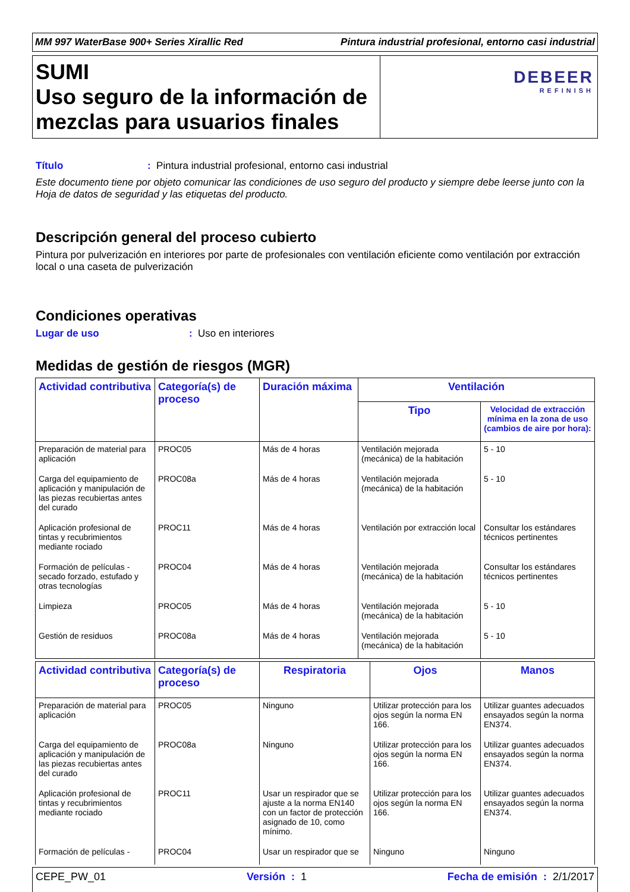MM 997 WaterBase 900+ Series Xirallic Red Pintura industrial profesional, entorno casi industrial
SUMI
Uso seguro de la información de mezclas para usuarios finales
DEBEER
REFINISH
Título : Pintura industrial profesional, entorno casi industrial
Este documento tiene por objeto comunicar las condiciones de uso seguro del producto y siempre debe leerse junto con la Hoja de datos de seguridad y las etiquetas del producto.
Descripción general del proceso cubierto
Pintura por pulverización en interiores por parte de profesionales con ventilación eficiente como ventilación por extracción local o una caseta de pulverización
Condiciones operativas
Lugar de uso : Uso en interiores
Medidas de gestión de riesgos (MGR)
| Actividad contributiva | Categoría(s) de proceso | Duración máxima | Ventilación | |
| --- | --- | --- | --- | --- |
| | | | Tipo | Velocidad de extracción mínima en la zona de uso (cambios de aire por hora): |
| Preparación de material para aplicación | PROC05 | Más de 4 horas | Ventilación mejorada (mecánica) de la habitación | 5 - 10 |
| Carga del equipamiento de aplicación y manipulación de las piezas recubiertas antes del curado | PROC08a | Más de 4 horas | Ventilación mejorada (mecánica) de la habitación | 5 - 10 |
| Aplicación profesional de tintas y recubrimientos mediante rociado | PROC11 | Más de 4 horas | Ventilación por extracción local | Consultar los estándares técnicos pertinentes |
| Formación de películas - secado forzado, estufado y otras tecnologías | PROC04 | Más de 4 horas | Ventilación mejorada (mecánica) de la habitación | Consultar los estándares técnicos pertinentes |
| Limpieza | PROC05 | Más de 4 horas | Ventilación mejorada (mecánica) de la habitación | 5 - 10 |
| Gestión de residuos | PROC08a | Más de 4 horas | Ventilación mejorada (mecánica) de la habitación | 5 - 10 |
| Actividad contributiva | Categoría(s) de proceso | Respiratoria | Ojos | Manos |
| --- | --- | --- | --- | --- |
| Preparación de material para aplicación | PROC05 | Ninguno | Utilizar protección para los ojos según la norma EN 166. | Utilizar guantes adecuados ensayados según la norma EN374. |
| Carga del equipamiento de aplicación y manipulación de las piezas recubiertas antes del curado | PROC08a | Ninguno | Utilizar protección para los ojos según la norma EN 166. | Utilizar guantes adecuados ensayados según la norma EN374. |
| Aplicación profesional de tintas y recubrimientos mediante rociado | PROC11 | Usar un respirador que se ajuste a la norma EN140 con un factor de protección asignado de 10, como mínimo. | Utilizar protección para los ojos según la norma EN 166. | Utilizar guantes adecuados ensayados según la norma EN374. |
| Formación de películas - | PROC04 | Usar un respirador que se | Ninguno | Ninguno |
CEPE_PW_01 Versión : 1 Fecha de emisión : 2/1/2017